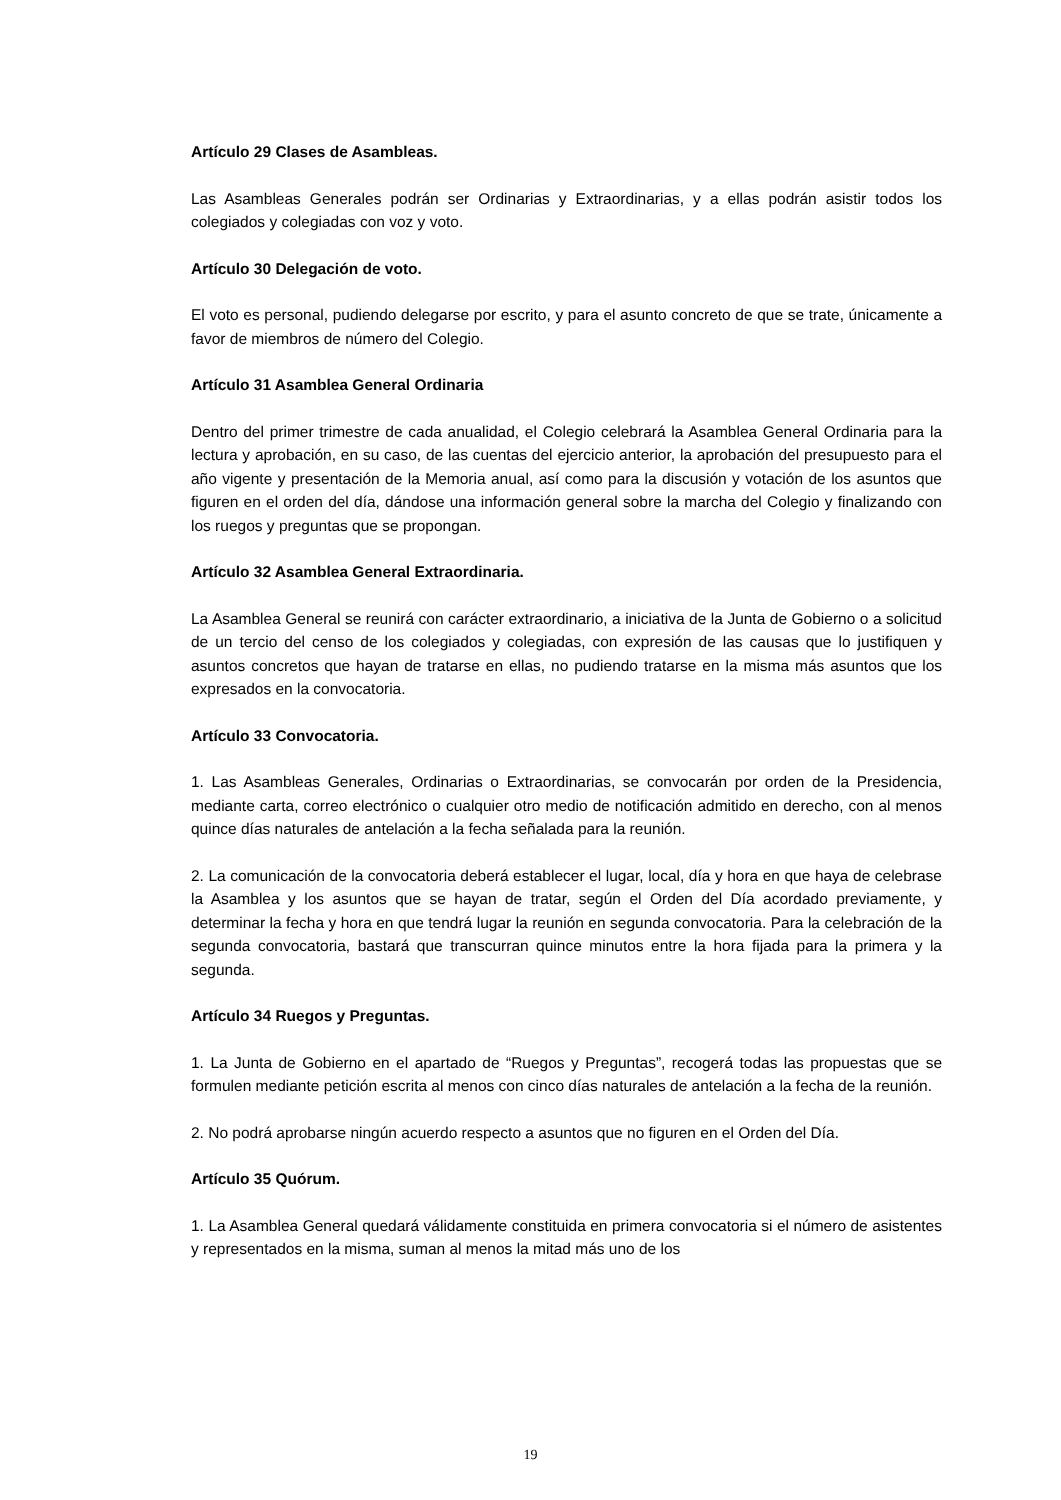Artículo 29 Clases de Asambleas.
Las Asambleas Generales podrán ser Ordinarias y Extraordinarias, y a ellas podrán asistir todos los colegiados y colegiadas con voz y voto.
Artículo 30 Delegación de voto.
El voto es personal, pudiendo delegarse por escrito, y para el asunto concreto de que se trate, únicamente a favor de miembros de número del Colegio.
Artículo 31 Asamblea General Ordinaria
Dentro del primer trimestre de cada anualidad, el Colegio celebrará la Asamblea General Ordinaria para la lectura y aprobación, en su caso, de las cuentas del ejercicio anterior, la aprobación del presupuesto para el año vigente y presentación de la Memoria anual, así como para la discusión y votación de los asuntos que figuren en el orden del día, dándose una información general sobre la marcha del Colegio y finalizando con los ruegos y preguntas que se propongan.
Artículo 32 Asamblea General Extraordinaria.
La Asamblea General se reunirá con carácter extraordinario, a iniciativa de la Junta de Gobierno o a solicitud de un tercio del censo de los colegiados y colegiadas, con expresión de las causas que lo justifiquen y asuntos concretos que hayan de tratarse en ellas, no pudiendo tratarse en la misma más asuntos que los expresados en la convocatoria.
Artículo 33 Convocatoria.
1. Las Asambleas Generales, Ordinarias o Extraordinarias, se convocarán por orden de la Presidencia, mediante carta, correo electrónico o cualquier otro medio de notificación admitido en derecho, con al menos quince días naturales de antelación a la fecha señalada para la reunión.
2. La comunicación de la convocatoria deberá establecer el lugar, local, día y hora en que haya de celebrase la Asamblea y los asuntos que se hayan de tratar, según el Orden del Día acordado previamente, y determinar la fecha y hora en que tendrá lugar la reunión en segunda convocatoria. Para la celebración de la segunda convocatoria, bastará que transcurran quince minutos entre la hora fijada para la primera y la segunda.
Artículo 34 Ruegos y Preguntas.
1. La Junta de Gobierno en el apartado de “Ruegos y Preguntas”, recogerá todas las propuestas que se formulen mediante petición escrita al menos con cinco días naturales de antelación a la fecha de la reunión.
2. No podrá aprobarse ningún acuerdo respecto a asuntos que no figuren en el Orden del Día.
Artículo 35 Quórum.
1. La Asamblea General quedará válidamente constituida en primera convocatoria si el número de asistentes y representados en la misma, suman al menos la mitad más uno de los
19